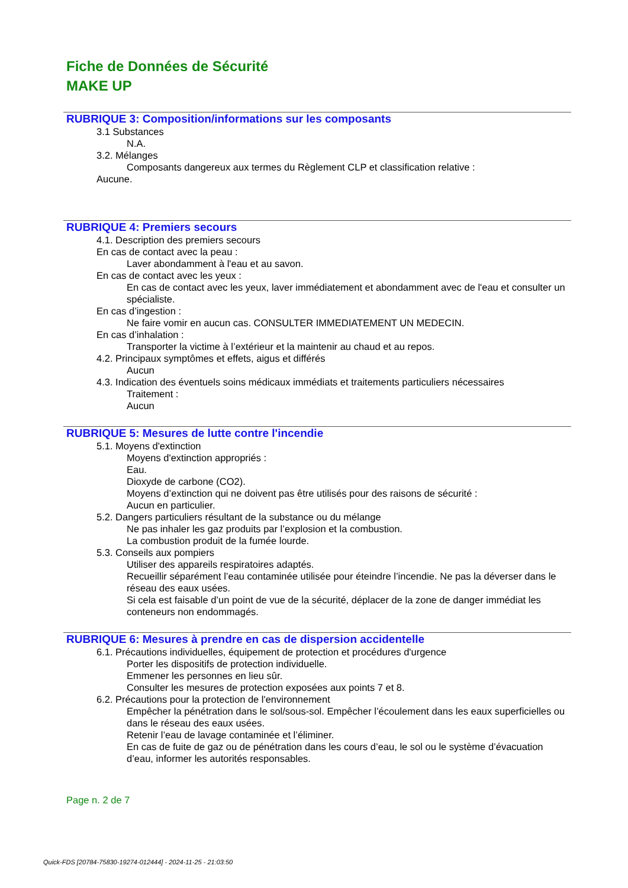Fiche de Données de Sécurité
MAKE UP
RUBRIQUE 3: Composition/informations sur les composants
3.1 Substances
N.A.
3.2. Mélanges
Composants dangereux aux termes du Règlement CLP et classification relative :
Aucune.
RUBRIQUE 4: Premiers secours
4.1. Description des premiers secours
En cas de contact avec la peau :
Laver abondamment à l'eau et au savon.
En cas de contact avec les yeux :
En cas de contact avec les yeux, laver immédiatement et abondamment avec de l'eau et consulter un spécialiste.
En cas d’ingestion :
Ne faire vomir en aucun cas. CONSULTER IMMEDIATEMENT UN MEDECIN.
En cas d’inhalation :
Transporter la victime à l’extérieur et la maintenir au chaud et au repos.
4.2. Principaux symptômes et effets, aigus et différés
Aucun
4.3. Indication des éventuels soins médicaux immédiats et traitements particuliers nécessaires
Traitement :
Aucun
RUBRIQUE 5: Mesures de lutte contre l'incendie
5.1. Moyens d'extinction
Moyens d'extinction appropriés :
Eau.
Dioxyde de carbone (CO2).
Moyens d’extinction qui ne doivent pas être utilisés pour des raisons de sécurité :
Aucun en particulier.
5.2. Dangers particuliers résultant de la substance ou du mélange
Ne pas inhaler les gaz produits par l’explosion et la combustion.
La combustion produit de la fumée lourde.
5.3. Conseils aux pompiers
Utiliser des appareils respiratoires adaptés.
Recueillir séparément l’eau contaminée utilisée pour éteindre l’incendie. Ne pas la déverser dans le réseau des eaux usées.
Si cela est faisable d’un point de vue de la sécurité, déplacer de la zone de danger immédiat les conteneurs non endommagés.
RUBRIQUE 6: Mesures à prendre en cas de dispersion accidentelle
6.1. Précautions individuelles, équipement de protection et procédures d'urgence
Porter les dispositifs de protection individuelle.
Emmener les personnes en lieu sûr.
Consulter les mesures de protection exposées aux points 7 et 8.
6.2. Précautions pour la protection de l'environnement
Empêcher la pénétration dans le sol/sous-sol. Empêcher l’écoulement dans les eaux superficielles ou dans le réseau des eaux usées.
Retenir l’eau de lavage contaminée et l’éliminer.
En cas de fuite de gaz ou de pénétration dans les cours d’eau, le sol ou le système d’évacuation d’eau, informer les autorités responsables.
Page n. 2 de 7
Quick-FDS [20784-75830-19274-012444] - 2024-11-25 - 21:03:50